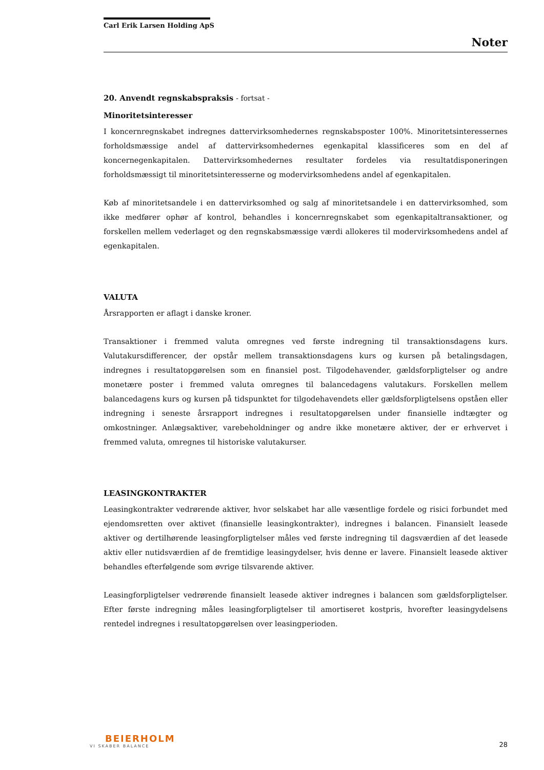Carl Erik Larsen Holding ApS
Noter
20. Anvendt regnskabspraksis - fortsat -
Minoritetsinteresser
I koncernregnskabet indregnes dattervirksomhedernes regnskabsposter 100%. Minoritetsinteressernes forholdsmæssige andel af dattervirksomhedernes egenkapital klassificeres som en del af koncernegenkapitalen. Dattervirksomhedernes resultater fordeles via resultatdisponeringen forholdsmæssigt til minoritetsinteresserne og modervirksomhedens andel af egenkapitalen.
Køb af minoritetsandele i en dattervirksomhed og salg af minoritetsandele i en dattervirksomhed, som ikke medfører ophør af kontrol, behandles i koncernregnskabet som egenkapitaltransaktioner, og forskellen mellem vederlaget og den regnskabsmæssige værdi allokeres til modervirksomhedens andel af egenkapitalen.
VALUTA
Årsrapporten er aflagt i danske kroner.
Transaktioner i fremmed valuta omregnes ved første indregning til transaktionsdagens kurs. Valutakursdifferencer, der opstår mellem transaktionsdagens kurs og kursen på betalingsdagen, indregnes i resultatopgørelsen som en finansiel post. Tilgodehavender, gældsforpligtelser og andre monetære poster i fremmed valuta omregnes til balancedagens valutakurs. Forskellen mellem balancedagens kurs og kursen på tidspunktet for tilgodehavendets eller gældsforpligtelsens opståen eller indregning i seneste årsrapport indregnes i resultatopgørelsen under finansielle indtægter og omkostninger. Anlægsaktiver, varebeholdninger og andre ikke monetære aktiver, der er erhvervet i fremmed valuta, omregnes til historiske valutakurser.
LEASINGKONTRAKTER
Leasingkontrakter vedrørende aktiver, hvor selskabet har alle væsentlige fordele og risici forbundet med ejendomsretten over aktivet (finansielle leasingkontrakter), indregnes i balancen. Finansielt leasede aktiver og dertilhørende leasingforpligtelser måles ved første indregning til dagsværdien af det leasede aktiv eller nutidsværdien af de fremtidige leasingydelser, hvis denne er lavere. Finansielt leasede aktiver behandles efterfølgende som øvrige tilsvarende aktiver.
Leasingforpligtelser vedrørende finansielt leasede aktiver indregnes i balancen som gældsforpligtelser. Efter første indregning måles leasingforpligtelser til amortiseret kostpris, hvorefter leasingydelsens rentedel indregnes i resultatopgørelsen over leasingperioden.
BEIERHOLM
VI SKABER BALANCE
28